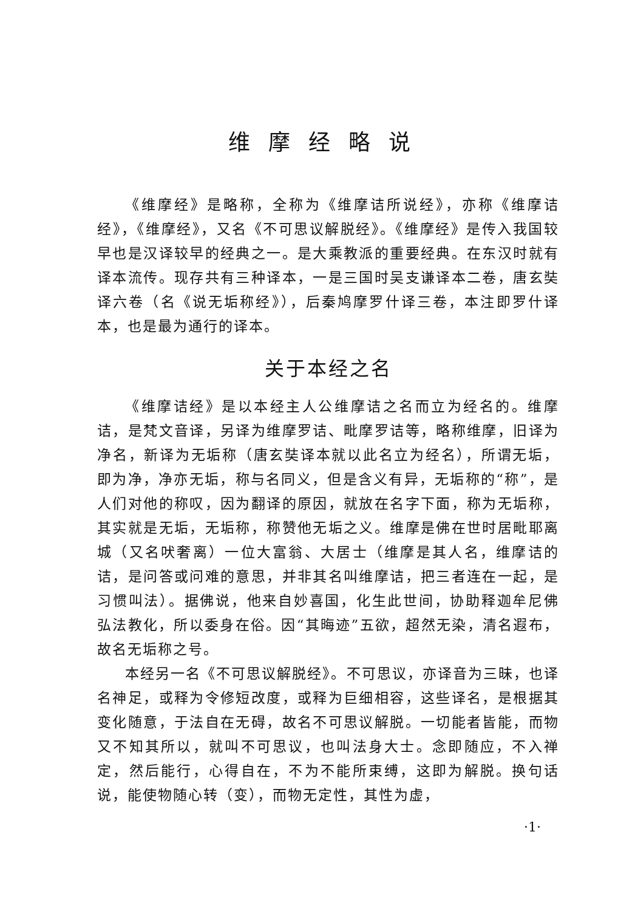维摩经略说
《维摩经》是略称，全称为《维摩诘所说经》，亦称《维摩诘经》，《维摩经》，又名《不可思议解脱经》。《维摩经》是传入我国较早也是汉译较早的经典之一。是大乘教派的重要经典。在东汉时就有译本流传。现存共有三种译本，一是三国时吴支谦译本二卷，唐玄奘译六卷（名《说无垢称经》），后秦鸠摩罗什译三卷，本注即罗什译本，也是最为通行的译本。
关于本经之名
《维摩诘经》是以本经主人公维摩诘之名而立为经名的。维摩诘，是梵文音译，另译为维摩罗诘、毗摩罗诘等，略称维摩，旧译为净名，新译为无垢称（唐玄奘译本就以此名立为经名），所谓无垢，即为净，净亦无垢，称与名同义，但是含义有异，无垢称的“称”，是人们对他的称叹，因为翻译的原因，就放在名字下面，称为无垢称，其实就是无垢，无垢称，称赞他无垢之义。维摩是佛在世时居毗耶离城（又名吠奢离）一位大富翁、大居士（维摩是其人名，维摩诘的诘，是问答或问难的意思，并非其名叫维摩诘，把三者连在一起，是习惯叫法）。据佛说，他来自妙喜国，化生此世间，协助释迦牟尼佛弘法教化，所以委身在俗。因“其晦迹”五欲，超然无染，清名遐布，故名无垢称之号。
本经另一名《不可思议解脱经》。不可思议，亦译音为三昧，也译名神足，或释为令修短改度，或释为巨细相容，这些译名，是根据其变化随意，于法自在无碍，故名不可思议解脱。一切能者皆能，而物又不知其所以，就叫不可思议，也叫法身大士。念即随应，不入禅定，然后能行，心得自在，不为不能所束缚，这即为解脱。换句话说，能使物随心转（变），而物无定性，其性为虚，
·1·